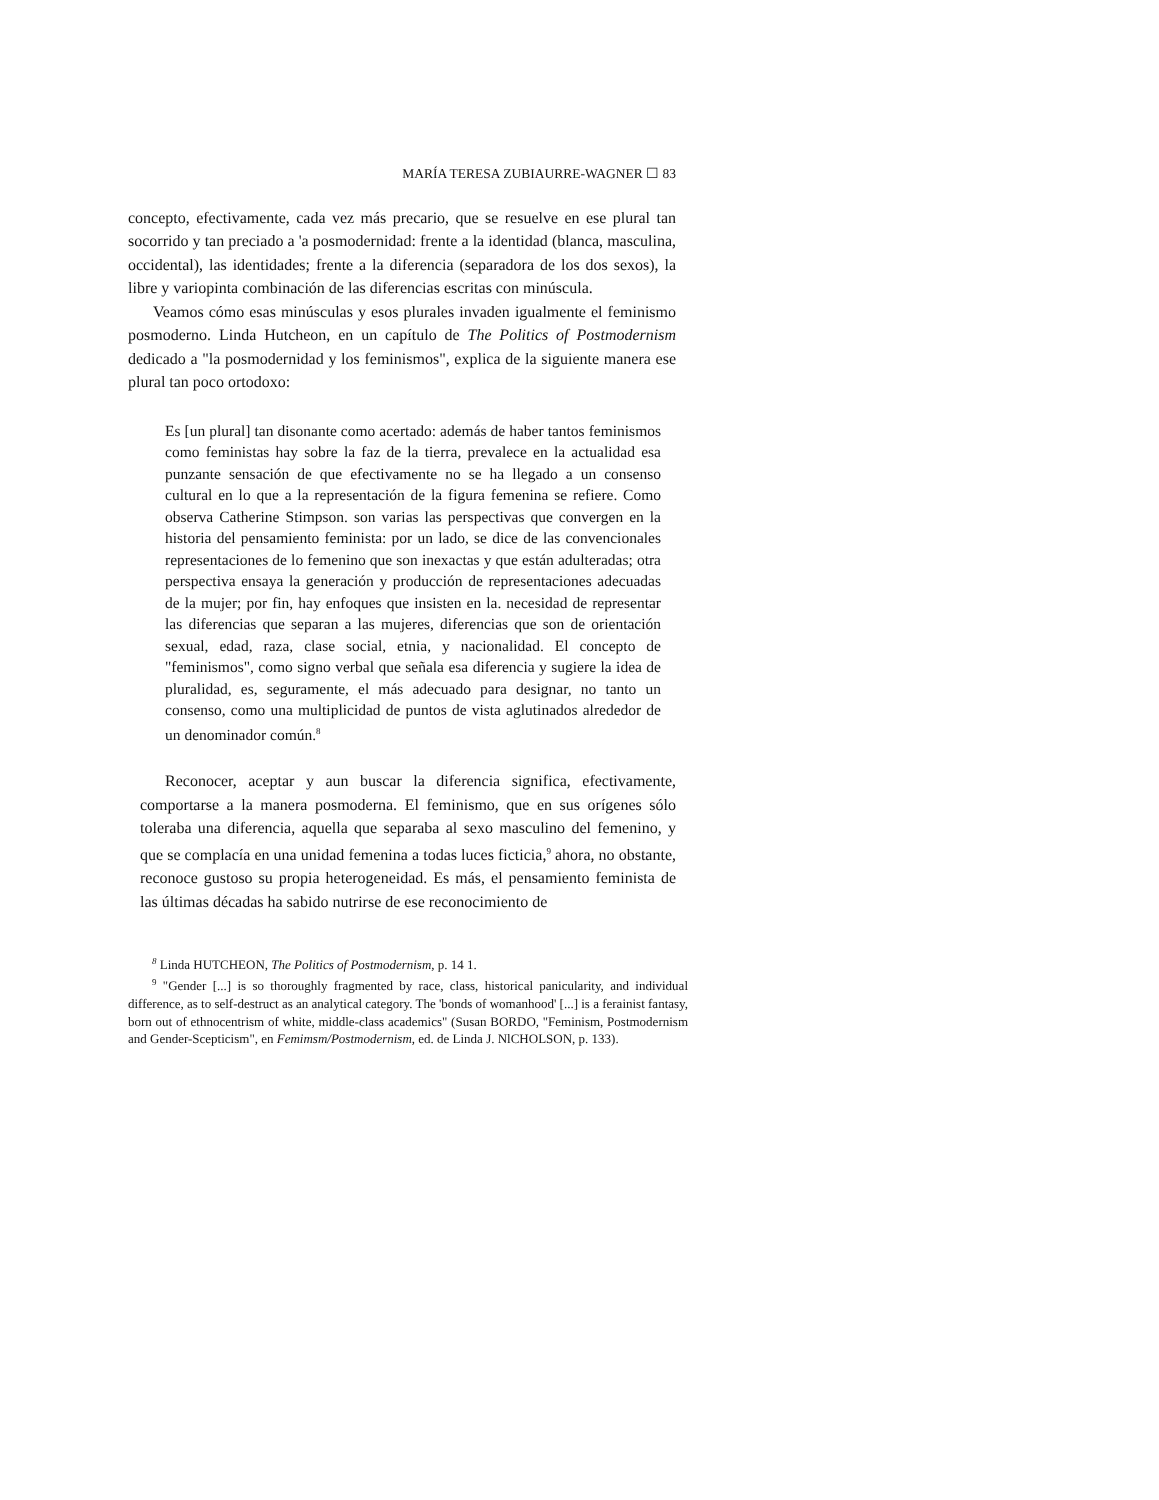MARÍA TERESA ZUBIAURRE-WAGNER ☐ 83
concepto, efectivamente, cada vez más precario, que se resuelve en ese plural tan socorrido y tan preciado a 'a posmodernidad: frente a la identidad (blanca, masculina, occidental), las identidades; frente a la diferencia (separadora de los dos sexos), la libre y variopinta combinación de las diferencias escritas con minúscula.
Veamos cómo esas minúsculas y esos plurales invaden igualmente el feminismo posmoderno. Linda Hutcheon, en un capítulo de The Politics of Postmodernism dedicado a "la posmodernidad y los feminismos", explica de la siguiente manera ese plural tan poco ortodoxo:
Es [un plural] tan disonante como acertado: además de haber tantos feminismos como feministas hay sobre la faz de la tierra, prevalece en la actualidad esa punzante sensación de que efectivamente no se ha llegado a un consenso cultural en lo que a la representación de la figura femenina se refiere. Como observa Catherine Stimpson. son varias las perspectivas que convergen en la historia del pensamiento feminista: por un lado, se dice de las convencionales representaciones de lo femenino que son inexactas y que están adulteradas; otra perspectiva ensaya la generación y producción de representaciones adecuadas de la mujer; por fin, hay enfoques que insisten en la. necesidad de representar las diferencias que separan a las mujeres, diferencias que son de orientación sexual, edad, raza, clase social, etnia, y nacionalidad. El concepto de "feminismos", como signo verbal que señala esa diferencia y sugiere la idea de pluralidad, es, seguramente, el más adecuado para designar, no tanto un consenso, como una multiplicidad de puntos de vista aglutinados alrededor de un denominador común.<sup>8</sup>
Reconocer, aceptar y aun buscar la diferencia significa, efectivamente, comportarse a la manera posmoderna. El feminismo, que en sus orígenes sólo toleraba una diferencia, aquella que separaba al sexo masculino del femenino, y que se complacía en una unidad femenina a todas luces ficticia,<sup>9</sup> ahora, no obstante, reconoce gustoso su propia heterogeneidad. Es más, el pensamiento feminista de las últimas décadas ha sabido nutrirse de ese reconocimiento de
<sup>8</sup> Linda HUTCHEON, The Politics of Postmodernism, p. 14 1.
<sup>9</sup> "Gender [...] is so thoroughly fragmented by race, class, historical panicularity, and individual difference, as to self-destruct as an analytical category. The 'bonds of womanhood' [...] is a ferainist fantasy, born out of ethnocentrism of white, middle-class academics" (Susan BORDO, "Feminism, Postmodernism and Gender-Scepticism", en Femimsm/Postmodernism, ed. de Linda J. NlCHOLSON, p. 133).